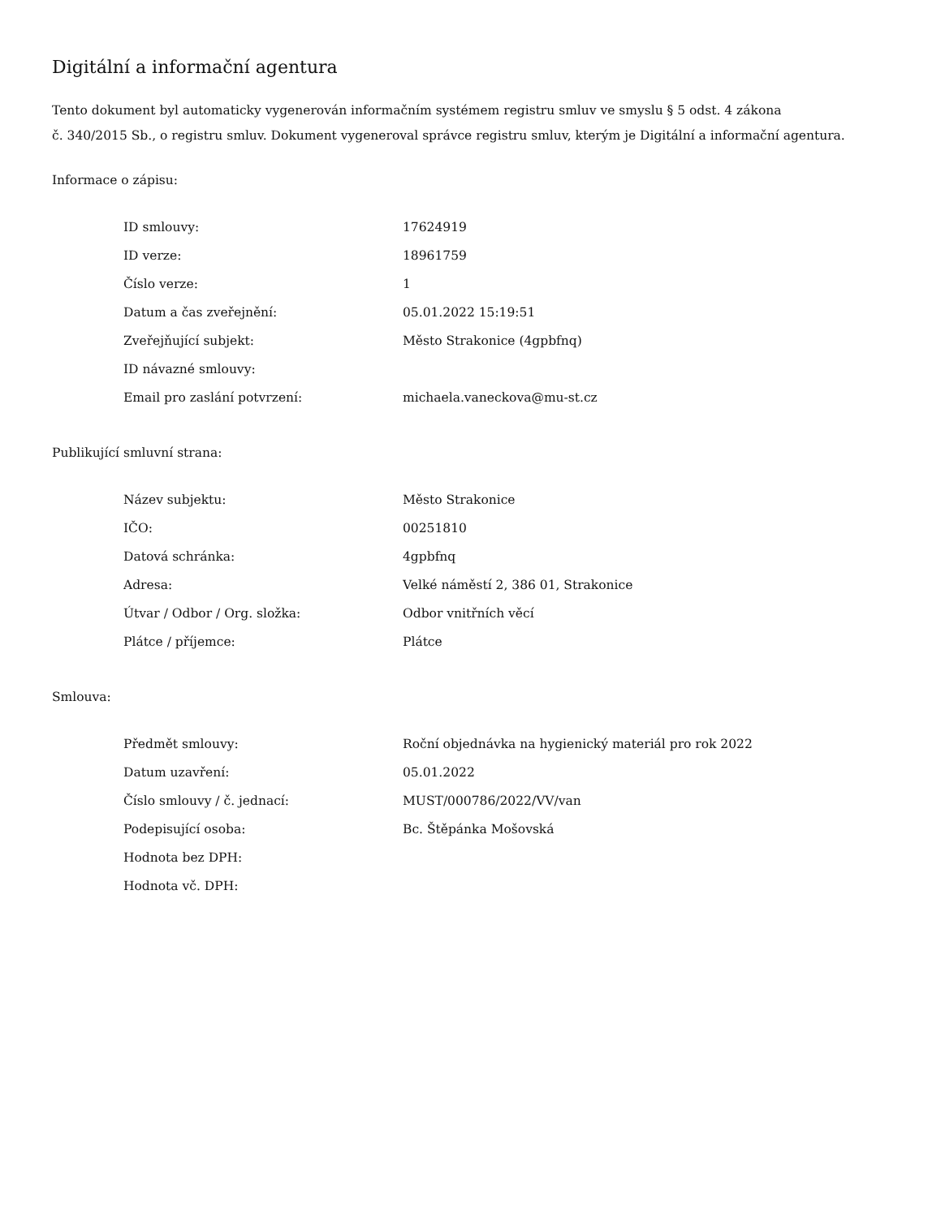Digitální a informační agentura
Tento dokument byl automaticky vygenerován informačním systémem registru smluv ve smyslu § 5 odst. 4 zákona
č. 340/2015 Sb., o registru smluv. Dokument vygeneroval správce registru smluv, kterým je Digitální a informační agentura.
Informace o zápisu:
| ID smlouvy: | 17624919 |
| ID verze: | 18961759 |
| Číslo verze: | 1 |
| Datum a čas zveřejnění: | 05.01.2022 15:19:51 |
| Zveřejňující subjekt: | Město Strakonice (4gpbfnq) |
| ID návazné smlouvy: | |
| Email pro zaslání potvrzení: | michaela.vaneckova@mu-st.cz |
Publikující smluvní strana:
| Název subjektu: | Město Strakonice |
| IČO: | 00251810 |
| Datová schránka: | 4gpbfnq |
| Adresa: | Velké náměstí 2, 386 01, Strakonice |
| Útvar / Odbor / Org. složka: | Odbor vnitřních věcí |
| Plátce / příjemce: | Plátce |
Smlouva:
| Předmět smlouvy: | Roční objednávka na hygienický materiál pro rok 2022 |
| Datum uzavření: | 05.01.2022 |
| Číslo smlouvy / č. jednací: | MUST/000786/2022/VV/van |
| Podepisující osoba: | Bc. Štěpánka Mošovská |
| Hodnota bez DPH: | |
| Hodnota vč. DPH: | |